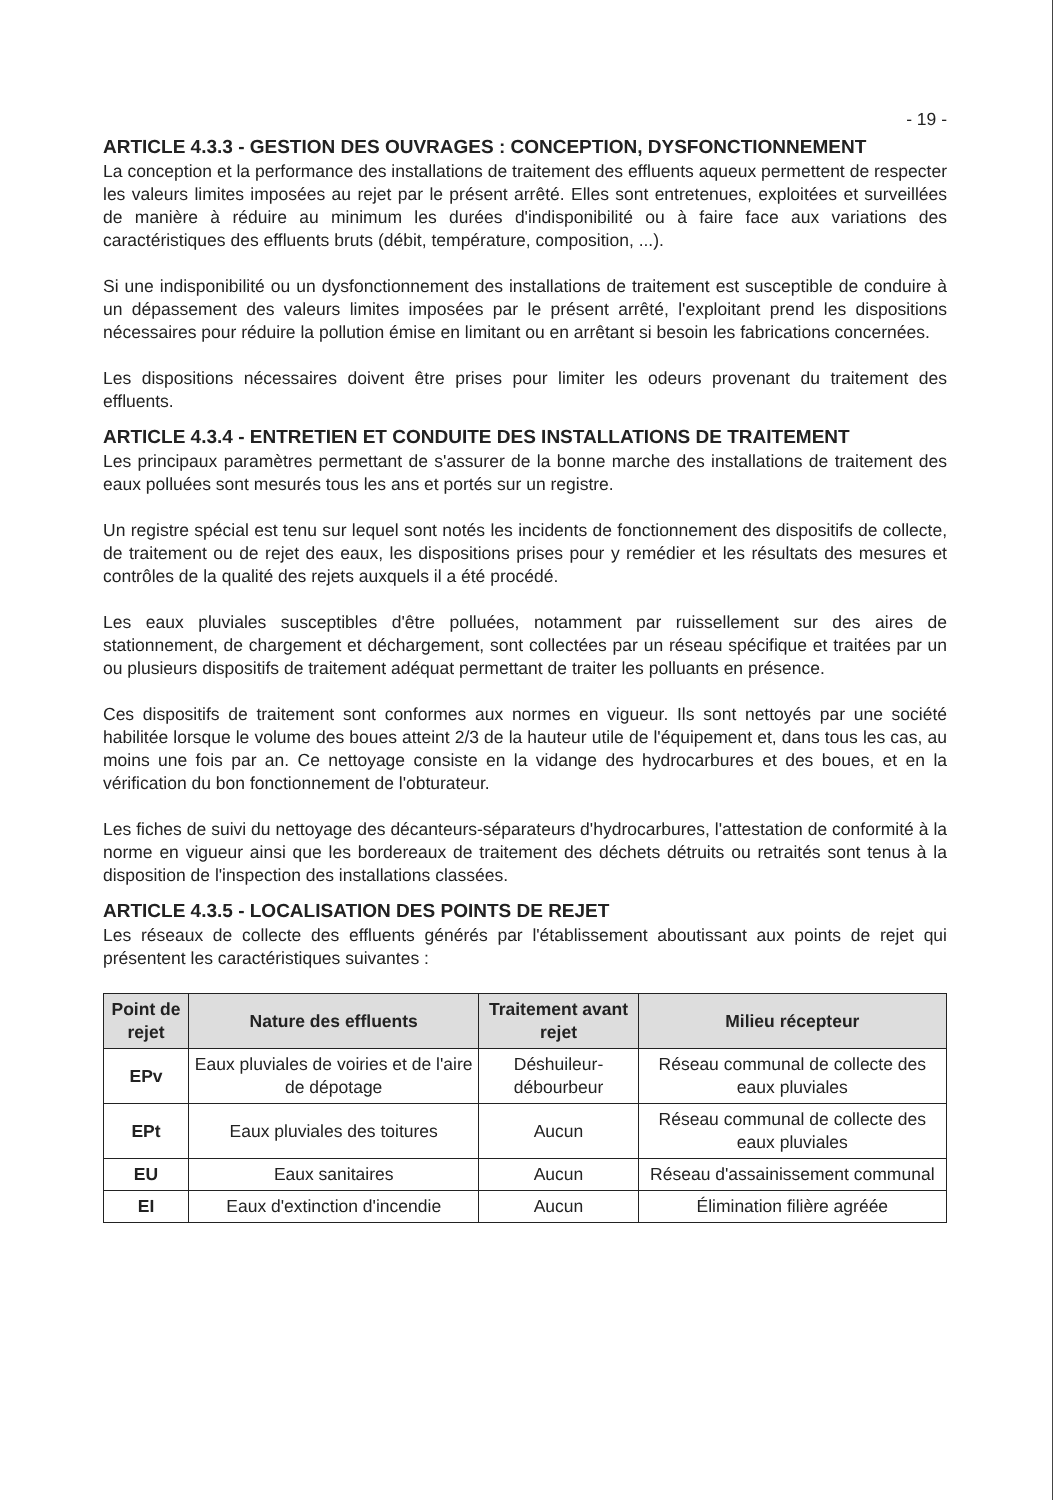- 19 -
ARTICLE 4.3.3 - GESTION DES OUVRAGES : CONCEPTION, DYSFONCTIONNEMENT
La conception et la performance des installations de traitement des effluents aqueux permettent de respecter les valeurs limites imposées au rejet par le présent arrêté. Elles sont entretenues, exploitées et surveillées de manière à réduire au minimum les durées d'indisponibilité ou à faire face aux variations des caractéristiques des effluents bruts (débit, température, composition, ...).
Si une indisponibilité ou un dysfonctionnement des installations de traitement est susceptible de conduire à un dépassement des valeurs limites imposées par le présent arrêté, l'exploitant prend les dispositions nécessaires pour réduire la pollution émise en limitant ou en arrêtant si besoin les fabrications concernées.
Les dispositions nécessaires doivent être prises pour limiter les odeurs provenant du traitement des effluents.
ARTICLE 4.3.4 - ENTRETIEN ET CONDUITE DES INSTALLATIONS DE TRAITEMENT
Les principaux paramètres permettant de s'assurer de la bonne marche des installations de traitement des eaux polluées sont mesurés tous les ans et portés sur un registre.
Un registre spécial est tenu sur lequel sont notés les incidents de fonctionnement des dispositifs de collecte, de traitement ou de rejet des eaux, les dispositions prises pour y remédier et les résultats des mesures et contrôles de la qualité des rejets auxquels il a été procédé.
Les eaux pluviales susceptibles d'être polluées, notamment par ruissellement sur des aires de stationnement, de chargement et déchargement, sont collectées par un réseau spécifique et traitées par un ou plusieurs dispositifs de traitement adéquat permettant de traiter les polluants en présence.
Ces dispositifs de traitement sont conformes aux normes en vigueur. Ils sont nettoyés par une société habilitée lorsque le volume des boues atteint 2/3 de la hauteur utile de l'équipement et, dans tous les cas, au moins une fois par an. Ce nettoyage consiste en la vidange des hydrocarbures et des boues, et en la vérification du bon fonctionnement de l'obturateur.
Les fiches de suivi du nettoyage des décanteurs-séparateurs d'hydrocarbures, l'attestation de conformité à la norme en vigueur ainsi que les bordereaux de traitement des déchets détruits ou retraités sont tenus à la disposition de l'inspection des installations classées.
ARTICLE 4.3.5 - LOCALISATION DES POINTS DE REJET
Les réseaux de collecte des effluents générés par l'établissement aboutissant aux points de rejet qui présentent les caractéristiques suivantes :
| Point de rejet | Nature des effluents | Traitement avant rejet | Milieu récepteur |
| --- | --- | --- | --- |
| EPv | Eaux pluviales de voiries et de l'aire de dépotage | Déshuileur-débourbeur | Réseau communal de collecte des eaux pluviales |
| EPt | Eaux pluviales des toitures | Aucun | Réseau communal de collecte des eaux pluviales |
| EU | Eaux sanitaires | Aucun | Réseau d'assainissement communal |
| EI | Eaux d'extinction d'incendie | Aucun | Élimination filière agréée |